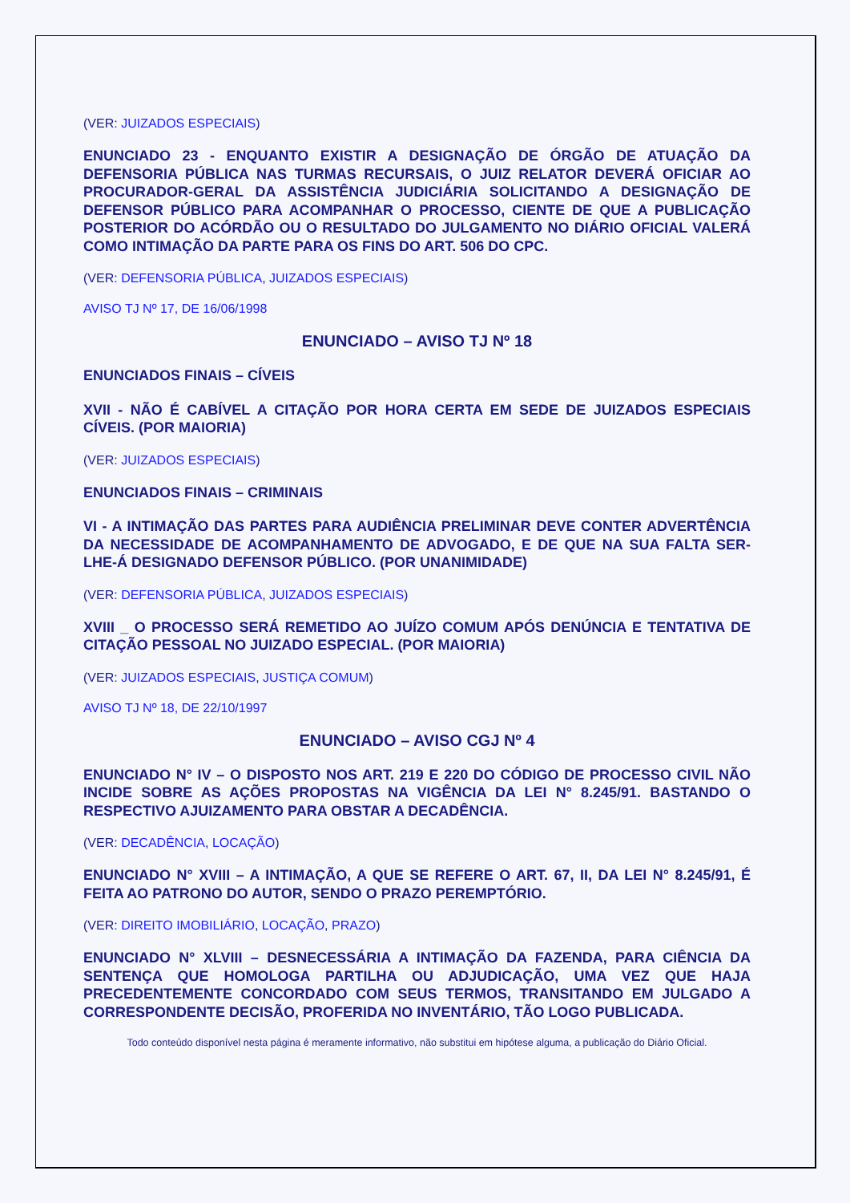(VER: JUIZADOS ESPECIAIS)
ENUNCIADO 23 - ENQUANTO EXISTIR A DESIGNAÇÃO DE ÓRGÃO DE ATUAÇÃO DA DEFENSORIA PÚBLICA NAS TURMAS RECURSAIS, O JUIZ RELATOR DEVERÁ OFICIAR AO PROCURADOR-GERAL DA ASSISTÊNCIA JUDICIÁRIA SOLICITANDO A DESIGNAÇÃO DE DEFENSOR PÚBLICO PARA ACOMPANHAR O PROCESSO, CIENTE DE QUE A PUBLICAÇÃO POSTERIOR DO ACÓRDÃO OU O RESULTADO DO JULGAMENTO NO DIÁRIO OFICIAL VALERÁ COMO INTIMAÇÃO DA PARTE PARA OS FINS DO ART. 506 DO CPC.
(VER: DEFENSORIA PÚBLICA, JUIZADOS ESPECIAIS)
AVISO TJ Nº 17, DE 16/06/1998
ENUNCIADO – AVISO TJ Nº 18
ENUNCIADOS FINAIS – CÍVEIS
XVII - NÃO É CABÍVEL A CITAÇÃO POR HORA CERTA EM SEDE DE JUIZADOS ESPECIAIS CÍVEIS. (POR MAIORIA)
(VER: JUIZADOS ESPECIAIS)
ENUNCIADOS FINAIS – CRIMINAIS
VI - A INTIMAÇÃO DAS PARTES PARA AUDIÊNCIA PRELIMINAR DEVE CONTER ADVERTÊNCIA DA NECESSIDADE DE ACOMPANHAMENTO DE ADVOGADO, E DE QUE NA SUA FALTA SER-LHE-Á DESIGNADO DEFENSOR PÚBLICO. (POR UNANIMIDADE)
(VER: DEFENSORIA PÚBLICA, JUIZADOS ESPECIAIS)
XVIII _ O PROCESSO SERÁ REMETIDO AO JUÍZO COMUM APÓS DENÚNCIA E TENTATIVA DE CITAÇÃO PESSOAL NO JUIZADO ESPECIAL. (POR MAIORIA)
(VER: JUIZADOS ESPECIAIS, JUSTIÇA COMUM)
AVISO TJ Nº 18, DE 22/10/1997
ENUNCIADO – AVISO CGJ Nº 4
ENUNCIADO N° IV – O DISPOSTO NOS ART. 219 E 220 DO CÓDIGO DE PROCESSO CIVIL NÃO INCIDE SOBRE AS AÇÕES PROPOSTAS NA VIGÊNCIA DA LEI N° 8.245/91. BASTANDO O RESPECTIVO AJUIZAMENTO PARA OBSTAR A DECADÊNCIA.
(VER: DECADÊNCIA, LOCAÇÃO)
ENUNCIADO N° XVIII – A INTIMAÇÃO, A QUE SE REFERE O ART. 67, II, DA LEI N° 8.245/91, É FEITA AO PATRONO DO AUTOR, SENDO O PRAZO PEREMPTÓRIO.
(VER: DIREITO IMOBILIÁRIO, LOCAÇÃO, PRAZO)
ENUNCIADO N° XLVIII – DESNECESSÁRIA A INTIMAÇÃO DA FAZENDA, PARA CIÊNCIA DA SENTENÇA QUE HOMOLOGA PARTILHA OU ADJUDICAÇÃO, UMA VEZ QUE HAJA PRECEDENTEMENTE CONCORDADO COM SEUS TERMOS, TRANSITANDO EM JULGADO A CORRESPONDENTE DECISÃO, PROFERIDA NO INVENTÁRIO, TÃO LOGO PUBLICADA.
Todo conteúdo disponível nesta página é meramente informativo, não substitui em hipótese alguma, a publicação do Diário Oficial.